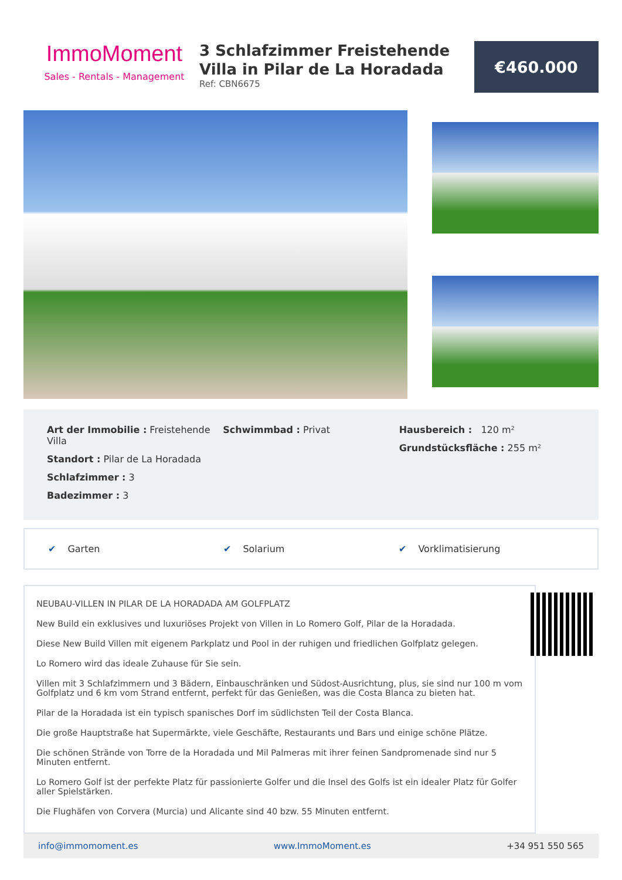ImmoMoment
Sales - Rentals - Management
3 Schlafzimmer Freistehende Villa in Pilar de La Horadada
Ref: CBN6675
€460.000
Art der Immobilie : Freistehende Villa
Standort : Pilar de La Horadada
Schlafzimmer : 3
Badezimmer : 3
Schwimmbad : Privat Hausbereich : 120 m²
Grundstücksfläche : 255 m²
✔ Garten ✔ Solarium ✔ Vorklimatisierung
NEUBAU-VILLEN IN PILAR DE LA HORADADA AM GOLFPLATZ
New Build ein exklusives und luxuriöses Projekt von Villen in Lo Romero Golf, Pilar de la Horadada.
Diese New Build Villen mit eigenem Parkplatz und Pool in der ruhigen und friedlichen Golfplatz gelegen.
Lo Romero wird das ideale Zuhause für Sie sein.
Villen mit 3 Schlafzimmern und 3 Bädern, Einbauschränken und Südost-Ausrichtung, plus, sie sind nur 100 m vom Golfplatz und 6 km vom Strand entfernt, perfekt für das Genießen, was die Costa Blanca zu bieten hat.
Pilar de la Horadada ist ein typisch spanisches Dorf im südlichsten Teil der Costa Blanca.
Die große Hauptstraße hat Supermärkte, viele Geschäfte, Restaurants und Bars und einige schöne Plätze.
Die schönen Strände von Torre de la Horadada und Mil Palmeras mit ihrer feinen Sandpromenade sind nur 5 Minuten entfernt.
Lo Romero Golf ist der perfekte Platz für passionierte Golfer und die Insel des Golfs ist ein idealer Platz für Golfer aller Spielstärken.
Die Flughäfen von Corvera (Murcia) und Alicante sind 40 bzw. 55 Minuten entfernt.
info@immomoment.es www.ImmoMoment.es +34 951 550 565